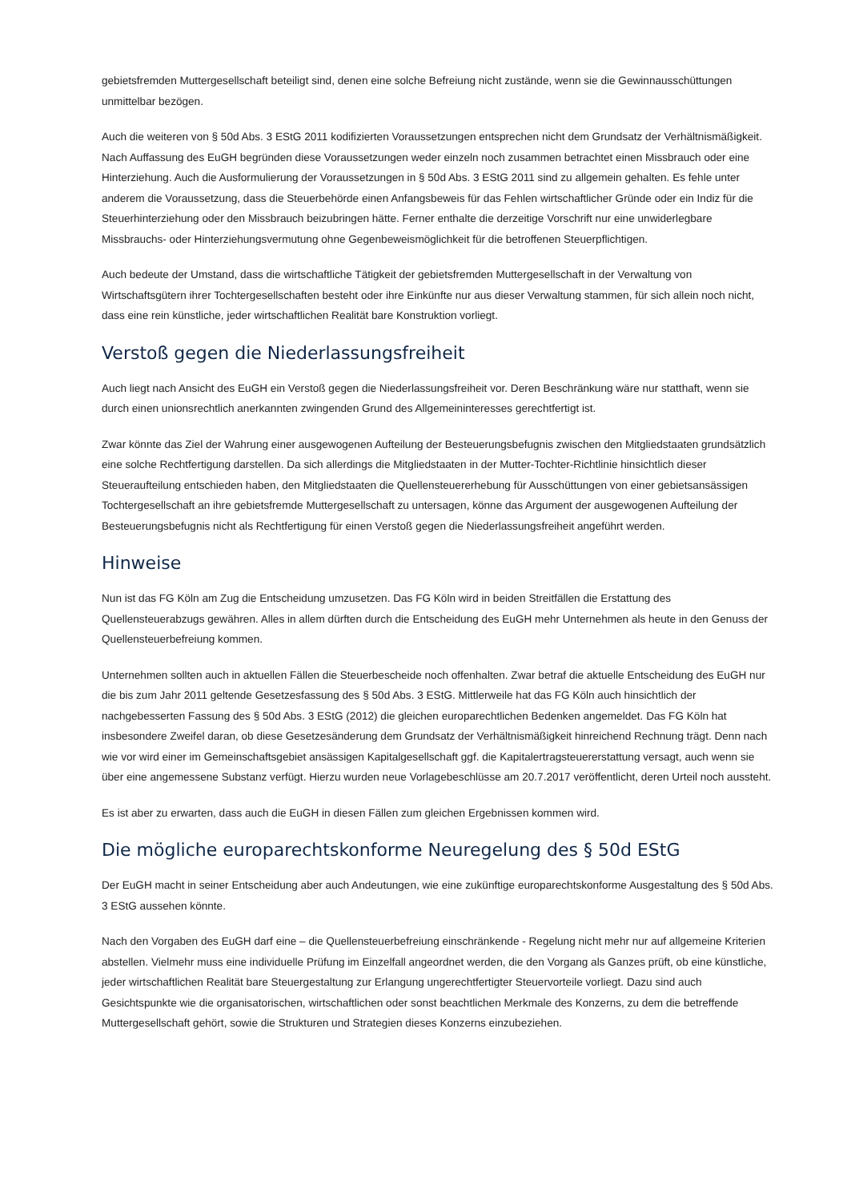gebietsfremden Muttergesellschaft beteiligt sind, denen eine solche Befreiung nicht zustände, wenn sie die Gewinnausschüttungen unmittelbar bezögen.
Auch die weiteren von § 50d Abs. 3 EStG 2011 kodifizierten Voraussetzungen entsprechen nicht dem Grundsatz der Verhältnismäßigkeit. Nach Auffassung des EuGH begründen diese Voraussetzungen weder einzeln noch zusammen betrachtet einen Missbrauch oder eine Hinterziehung. Auch die Ausformulierung der Voraussetzungen in § 50d Abs. 3 EStG 2011 sind zu allgemein gehalten. Es fehle unter anderem die Voraussetzung, dass die Steuerbehörde einen Anfangsbeweis für das Fehlen wirtschaftlicher Gründe oder ein Indiz für die Steuerhinterziehung oder den Missbrauch beizubringen hätte. Ferner enthalte die derzeitige Vorschrift nur eine unwiderlegbare Missbrauchs- oder Hinterziehungsvermutung ohne Gegenbeweismöglichkeit für die betroffenen Steuerpflichtigen.
Auch bedeute der Umstand, dass die wirtschaftliche Tätigkeit der gebietsfremden Muttergesellschaft in der Verwaltung von Wirtschaftsgütern ihrer Tochtergesellschaften besteht oder ihre Einkünfte nur aus dieser Verwaltung stammen, für sich allein noch nicht, dass eine rein künstliche, jeder wirtschaftlichen Realität bare Konstruktion vorliegt.
Verstoß gegen die Niederlassungsfreiheit
Auch liegt nach Ansicht des EuGH ein Verstoß gegen die Niederlassungsfreiheit vor. Deren Beschränkung wäre nur statthaft, wenn sie durch einen unionsrechtlich anerkannten zwingenden Grund des Allgemeininteresses gerechtfertigt ist.
Zwar könnte das Ziel der Wahrung einer ausgewogenen Aufteilung der Besteuerungsbefugnis zwischen den Mitgliedstaaten grundsätzlich eine solche Rechtfertigung darstellen. Da sich allerdings die Mitgliedstaaten in der Mutter-Tochter-Richtlinie hinsichtlich dieser Steueraufteilung entschieden haben, den Mitgliedstaaten die Quellensteuererhebung für Ausschüttungen von einer gebietsansässigen Tochtergesellschaft an ihre gebietsfremde Muttergesellschaft zu untersagen, könne das Argument der ausgewogenen Aufteilung der Besteuerungsbefugnis nicht als Rechtfertigung für einen Verstoß gegen die Niederlassungsfreiheit angeführt werden.
Hinweise
Nun ist das FG Köln am Zug die Entscheidung umzusetzen. Das FG Köln wird in beiden Streitfällen die Erstattung des Quellensteuerabzugs gewähren. Alles in allem dürften durch die Entscheidung des EuGH mehr Unternehmen als heute in den Genuss der Quellensteuerbefreiung kommen.
Unternehmen sollten auch in aktuellen Fällen die Steuerbescheide noch offenhalten. Zwar betraf die aktuelle Entscheidung des EuGH nur die bis zum Jahr 2011 geltende Gesetzesfassung des § 50d Abs. 3 EStG. Mittlerweile hat das FG Köln auch hinsichtlich der nachgebesserten Fassung des § 50d Abs. 3 EStG (2012) die gleichen europarechtlichen Bedenken angemeldet. Das FG Köln hat insbesondere Zweifel daran, ob diese Gesetzesänderung dem Grundsatz der Verhältnismäßigkeit hinreichend Rechnung trägt. Denn nach wie vor wird einer im Gemeinschaftsgebiet ansässigen Kapitalgesellschaft ggf. die Kapitalertragsteuererstattung versagt, auch wenn sie über eine angemessene Substanz verfügt. Hierzu wurden neue Vorlagebeschlüsse am 20.7.2017 veröffentlicht, deren Urteil noch aussteht.
Es ist aber zu erwarten, dass auch die EuGH in diesen Fällen zum gleichen Ergebnissen kommen wird.
Die mögliche europarechtskonforme Neuregelung des § 50d EStG
Der EuGH macht in seiner Entscheidung aber auch Andeutungen, wie eine zukünftige europarechtskonforme Ausgestaltung des § 50d Abs. 3 EStG aussehen könnte.
Nach den Vorgaben des EuGH darf eine – die Quellensteuerbefreiung einschränkende - Regelung nicht mehr nur auf allgemeine Kriterien abstellen. Vielmehr muss eine individuelle Prüfung im Einzelfall angeordnet werden, die den Vorgang als Ganzes prüft, ob eine künstliche, jeder wirtschaftlichen Realität bare Steuergestaltung zur Erlangung ungerechtfertigter Steuervorteile vorliegt. Dazu sind auch Gesichtspunkte wie die organisatorischen, wirtschaftlichen oder sonst beachtlichen Merkmale des Konzerns, zu dem die betreffende Muttergesellschaft gehört, sowie die Strukturen und Strategien dieses Konzerns einzubeziehen.